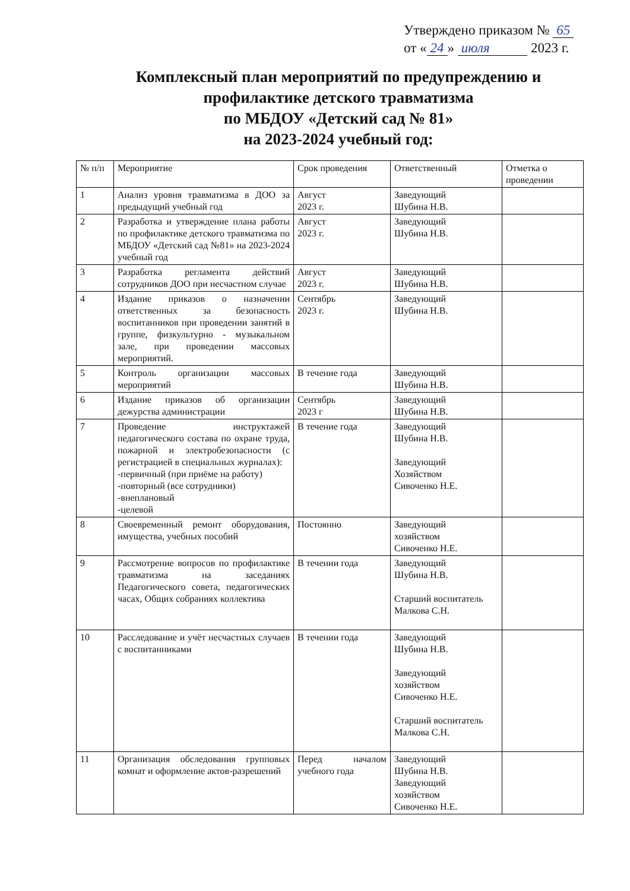Утверждено приказом № 65
от « 24 » июля 2023 г.
Комплексный план мероприятий по предупреждению и профилактике детского травматизма
по МБДОУ «Детский сад № 81»
на 2023-2024 учебный год:
| № п/п | Мероприятие | Срок проведения | Ответственный | Отметка о проведении |
| --- | --- | --- | --- | --- |
| 1 | Анализ уровня травматизма в ДОО за предыдущий учебный год | Август 2023 г. | Заведующий Шубина Н.В. | |
| 2 | Разработка и утверждение плана работы по профилактике детского травматизма по МБДОУ «Детский сад №81» на 2023-2024 учебный год | Август 2023 г. | Заведующий Шубина Н.В. | |
| 3 | Разработка регламента действий сотрудников ДОО при несчастном случае | Август 2023 г. | Заведующий Шубина Н.В. | |
| 4 | Издание приказов о назначении ответственных за безопасность воспитанников при проведении занятий в группе, физкультурно - музыкальном зале, при проведении массовых мероприятий. | Сентябрь 2023 г. | Заведующий Шубина Н.В. | |
| 5 | Контроль организации массовых мероприятий | В течение года | Заведующий Шубина Н.В. | |
| 6 | Издание приказов об организации дежурства администрации | Сентябрь 2023 г | Заведующий Шубина Н.В. | |
| 7 | Проведение инструктажей педагогического состава по охране труда, пожарной и электробезопасности (с регистрацией в специальных журналах): -первичный (при приёме на работу) -повторный (все сотрудники) -внеплановый -целевой | В течение года | Заведующий Шубина Н.В. Заведующий Хозяйством Сивоченко Н.Е. | |
| 8 | Своевременный ремонт оборудования, имущества, учебных пособий | Постоянно | Заведующий хозяйством Сивоченко Н.Е. | |
| 9 | Рассмотрение вопросов по профилактике травматизма на заседаниях Педагогического совета, педагогических часах, Общих собраниях коллектива | В течении года | Заведующий Шубина Н.В. Старший воспитатель Малкова С.Н. | |
| 10 | Расследование и учёт несчастных случаев с воспитанниками | В течении года | Заведующий Шубина Н.В. Заведующий хозяйством Сивоченко Н.Е. Старший воспитатель Малкова С.Н. | |
| 11 | Организация обследования групповых комнат и оформление актов-разрешений | Перед началом учебного года | Заведующий Шубина Н.В. Заведующий хозяйством Сивоченко Н.Е. | |